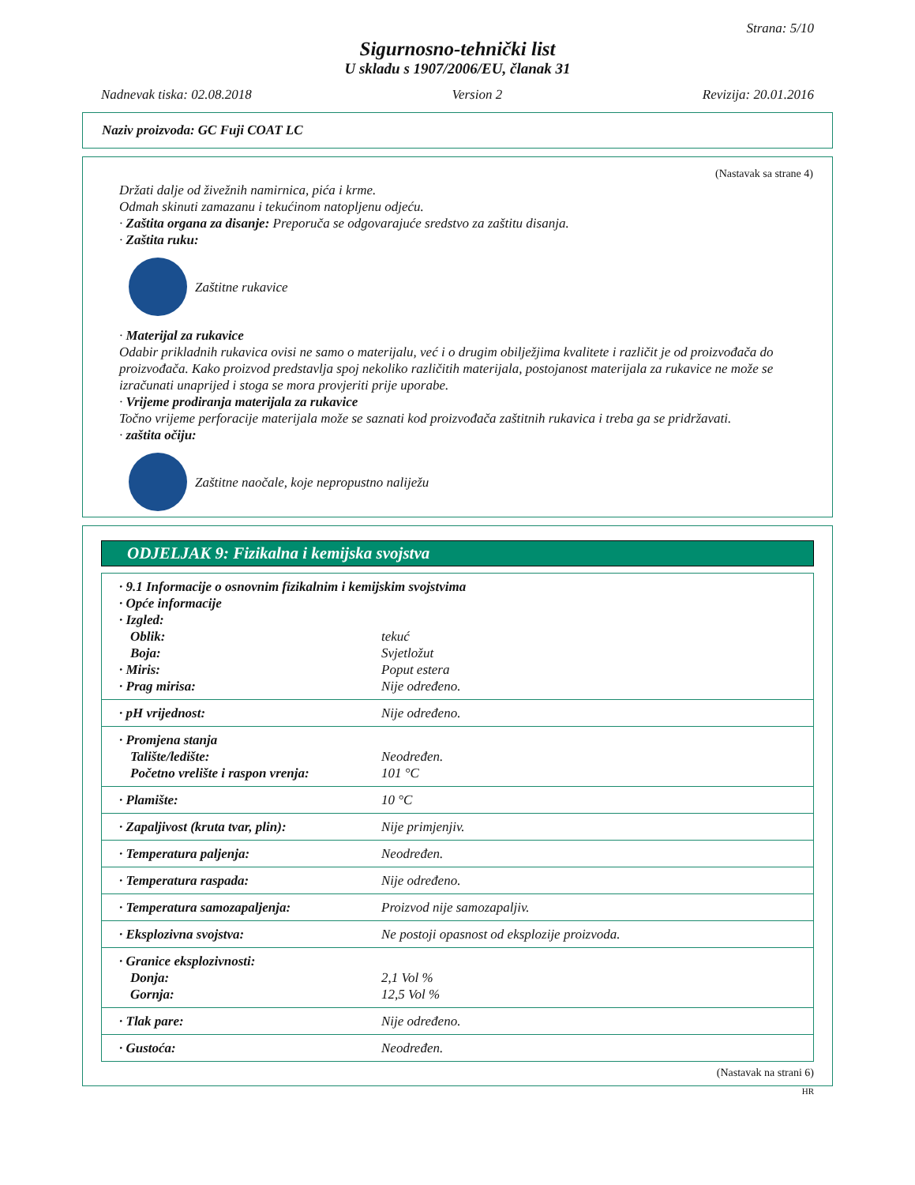Strana: 5/10
Sigurnosno-tehnički list
U skladu s 1907/2006/EU, članak 31
Nadnevak tiska: 02.08.2018 Version 2 Revizija: 20.01.2016
Naziv proizvoda: GC Fuji COAT LC
(Nastavak sa strane 4)
Držati dalje od živežnih namirnica, pića i krme.
Odmah skinuti zamazanu i tekućinom natopljenu odjeću.
· Zaštita organa za disanje: Preporuča se odgovarajuće sredstvo za zaštitu disanja.
· Zaštita ruku:
Zaštitne rukavice
· Materijal za rukavice
Odabir prikladnih rukavica ovisi ne samo o materijalu, već i o drugim obilježjima kvalitete i različit je od proizvođača do proizvođača. Kako proizvod predstavlja spoj nekoliko različitih materijala, postojanost materijala za rukavice ne može se izračunati unaprijed i stoga se mora provjeriti prije uporabe.
· Vrijeme prodiranja materijala za rukavice
Točno vrijeme perforacije materijala može se saznati kod proizvođača zaštitnih rukavica i treba ga se pridržavati.
· zaštita očiju:
Zaštitne naočale, koje nepropustno naliježu
ODJELJAK 9: Fizikalna i kemijska svojstva
| · 9.1 Informacije o osnovnim fizikalnim i kemijskim svojstvima | |
| · Opće informacije | |
| · Izgled: | |
| Oblik: | tekuć |
| Boja: | Svjetložut |
| · Miris: | Poput estera |
| · Prag mirisa: | Nije određeno. |
| · pH vrijednost: | Nije određeno. |
| · Promjena stanja | |
| Talište/ledište: | Neodređen. |
| Početno vrelište i raspon vrenja: | 101 °C |
| · Plamište: | 10 °C |
| · Zapaljivost (kruta tvar, plin): | Nije primjenjiv. |
| · Temperatura paljenja: | Neodređen. |
| · Temperatura raspada: | Nije određeno. |
| · Temperatura samozapaljenja: | Proizvod nije samozapaljiv. |
| · Eksplozivna svojstva: | Ne postoji opasnost od eksplozije proizvoda. |
| · Granice eksplozivnosti: | |
| Donja: | 2,1 Vol % |
| Gornja: | 12,5 Vol % |
| · Tlak pare: | Nije određeno. |
| · Gustoća: | Neodređen. |
(Nastavak na strani 6)
HR